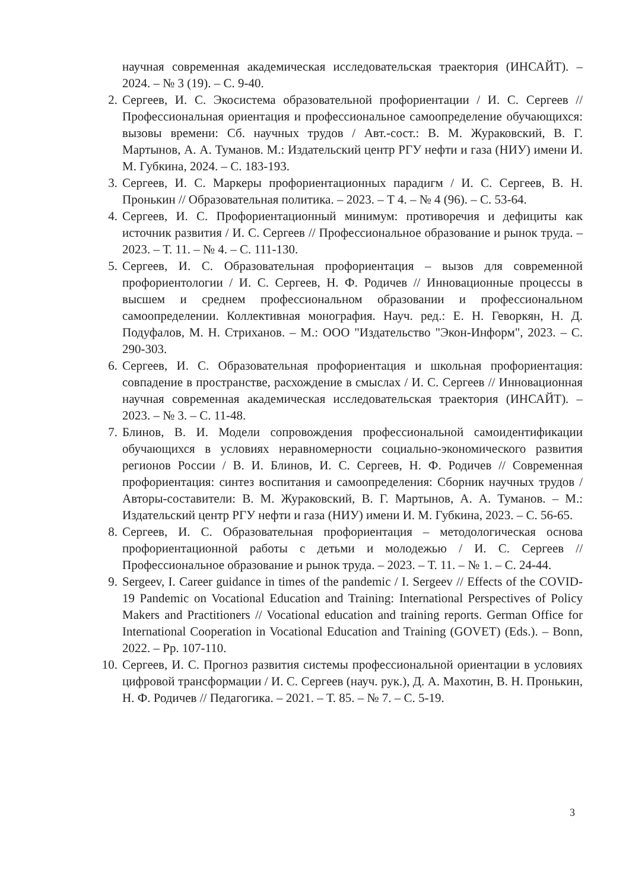научная современная академическая исследовательская траектория (ИНСАЙТ). – 2024. – № 3 (19). – С. 9-40.
2. Сергеев, И. С. Экосистема образовательной профориентации / И. С. Сергеев // Профессиональная ориентация и профессиональное самоопределение обучающихся: вызовы времени: Сб. научных трудов / Авт.-сост.: В. М. Жураковский, В. Г. Мартынов, А. А. Туманов. М.: Издательский центр РГУ нефти и газа (НИУ) имени И. М. Губкина, 2024. – С. 183-193.
3. Сергеев, И. С. Маркеры профориентационных парадигм / И. С. Сергеев, В. Н. Пронькин // Образовательная политика. – 2023. – Т 4. – № 4 (96). – С. 53-64.
4. Сергеев, И. С. Профориентационный минимум: противоречия и дефициты как источник развития / И. С. Сергеев // Профессиональное образование и рынок труда. – 2023. – Т. 11. – № 4. – С. 111-130.
5. Сергеев, И. С. Образовательная профориентация – вызов для современной профориентологии / И. С. Сергеев, Н. Ф. Родичев // Инновационные процессы в высшем и среднем профессиональном образовании и профессиональном самоопределении. Коллективная монография. Науч. ред.: Е. Н. Геворкян, Н. Д. Подуфалов, М. Н. Стриханов. – М.: ООО "Издательство "Экон-Информ", 2023. – С. 290-303.
6. Сергеев, И. С. Образовательная профориентация и школьная профориентация: совпадение в пространстве, расхождение в смыслах / И. С. Сергеев // Инновационная научная современная академическая исследовательская траектория (ИНСАЙТ). – 2023. – № 3. – С. 11-48.
7. Блинов, В. И. Модели сопровождения профессиональной самоидентификации обучающихся в условиях неравномерности социально-экономического развития регионов России / В. И. Блинов, И. С. Сергеев, Н. Ф. Родичев // Современная профориентация: синтез воспитания и самоопределения: Сборник научных трудов / Авторы-составители: В. М. Жураковский, В. Г. Мартынов, А. А. Туманов. – М.: Издательский центр РГУ нефти и газа (НИУ) имени И. М. Губкина, 2023. – С. 56-65.
8. Сергеев, И. С. Образовательная профориентация – методологическая основа профориентационной работы с детьми и молодежью / И. С. Сергеев // Профессиональное образование и рынок труда. – 2023. – Т. 11. – № 1. – С. 24-44.
9. Sergeev, I. Career guidance in times of the pandemic / I. Sergeev // Effects of the COVID-19 Pandemic on Vocational Education and Training: International Perspectives of Policy Makers and Practitioners // Vocational education and training reports. German Office for International Cooperation in Vocational Education and Training (GOVET) (Eds.). – Bonn, 2022. – Pp. 107-110.
10. Сергеев, И. С. Прогноз развития системы профессиональной ориентации в условиях цифровой трансформации / И. С. Сергеев (науч. рук.), Д. А. Махотин, В. Н. Пронькин, Н. Ф. Родичев // Педагогика. – 2021. – Т. 85. – № 7. – С. 5-19.
3